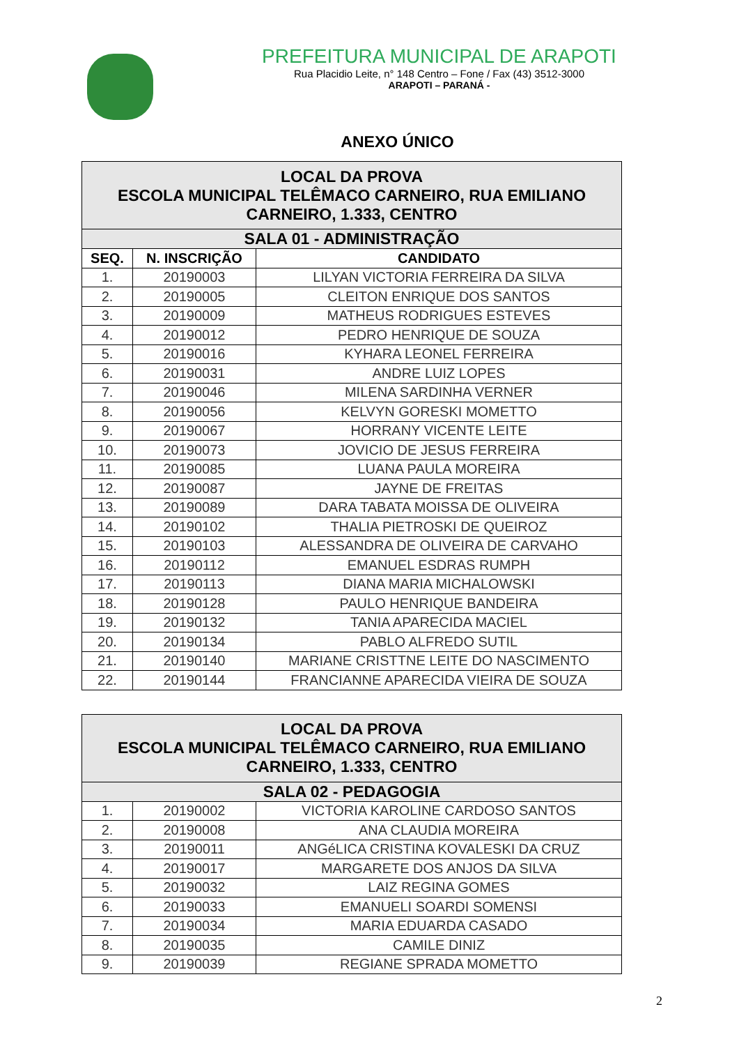PREFEITURA MUNICIPAL DE ARAPOTI
Rua Placidio Leite, n° 148 Centro – Fone / Fax (43) 3512-3000
ARAPOTI – PARANÁ -
ANEXO ÚNICO
| LOCAL DA PROVA ESCOLA MUNICIPAL TELÊMACO CARNEIRO, RUA EMILIANO CARNEIRO, 1.333, CENTRO | | |
| SALA 01 - ADMINISTRAÇÃO | | |
| SEQ. | N. INSCRIÇÃO | CANDIDATO |
| 1. | 20190003 | LILYAN VICTORIA FERREIRA DA SILVA |
| 2. | 20190005 | CLEITON ENRIQUE DOS SANTOS |
| 3. | 20190009 | MATHEUS RODRIGUES ESTEVES |
| 4. | 20190012 | PEDRO HENRIQUE DE SOUZA |
| 5. | 20190016 | KYHARA LEONEL FERREIRA |
| 6. | 20190031 | ANDRE LUIZ LOPES |
| 7. | 20190046 | MILENA SARDINHA VERNER |
| 8. | 20190056 | KELVYN GORESKI MOMETTO |
| 9. | 20190067 | HORRANY VICENTE LEITE |
| 10. | 20190073 | JOVICIO DE JESUS FERREIRA |
| 11. | 20190085 | LUANA PAULA MOREIRA |
| 12. | 20190087 | JAYNE DE FREITAS |
| 13. | 20190089 | DARA TABATA MOISSA DE OLIVEIRA |
| 14. | 20190102 | THALIA PIETROSKI DE QUEIROZ |
| 15. | 20190103 | ALESSANDRA DE OLIVEIRA DE CARVAHO |
| 16. | 20190112 | EMANUEL ESDRAS RUMPH |
| 17. | 20190113 | DIANA MARIA MICHALOWSKI |
| 18. | 20190128 | PAULO HENRIQUE BANDEIRA |
| 19. | 20190132 | TANIA APARECIDA MACIEL |
| 20. | 20190134 | PABLO ALFREDO SUTIL |
| 21. | 20190140 | MARIANE CRISTTNE LEITE DO NASCIMENTO |
| 22. | 20190144 | FRANCIANNE APARECIDA VIEIRA DE SOUZA |
| LOCAL DA PROVA ESCOLA MUNICIPAL TELÊMACO CARNEIRO, RUA EMILIANO CARNEIRO, 1.333, CENTRO | | |
| SALA 02 - PEDAGOGIA | | |
| 1. | 20190002 | VICTORIA KAROLINE CARDOSO SANTOS |
| 2. | 20190008 | ANA CLAUDIA MOREIRA |
| 3. | 20190011 | ANGéLICA CRISTINA KOVALESKI DA CRUZ |
| 4. | 20190017 | MARGARETE DOS ANJOS DA SILVA |
| 5. | 20190032 | LAIZ REGINA GOMES |
| 6. | 20190033 | EMANUELI SOARDI SOMENSI |
| 7. | 20190034 | MARIA EDUARDA CASADO |
| 8. | 20190035 | CAMILE DINIZ |
| 9. | 20190039 | REGIANE SPRADA MOMETTO |
2